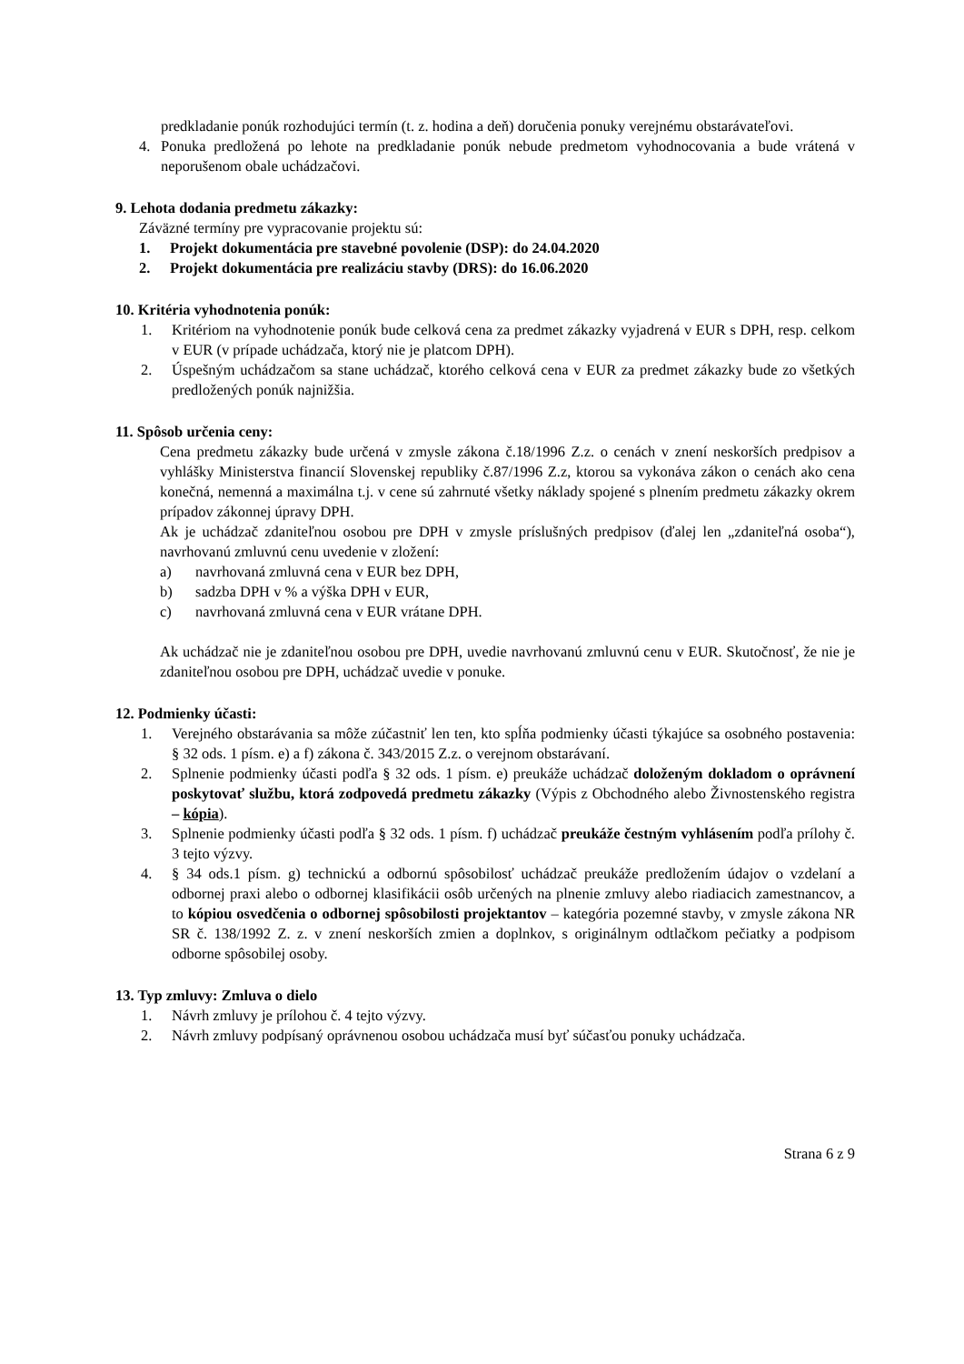predkladanie ponúk rozhodujúci termín (t. z. hodina a deň) doručenia ponuky verejnému obstarávateľovi.
4. Ponuka predložená po lehote na predkladanie ponúk nebude predmetom vyhodnocovania a bude vrátená v neporušenom obale uchádzačovi.
9. Lehota dodania predmetu zákazky:
Záväzné termíny pre vypracovanie projektu sú:
1. Projekt dokumentácia pre stavebné povolenie (DSP): do 24.04.2020
2. Projekt dokumentácia pre realizáciu stavby (DRS): do 16.06.2020
10. Kritéria vyhodnotenia ponúk:
1. Kritériom na vyhodnotenie ponúk bude celková cena za predmet zákazky vyjadrená v EUR s DPH, resp. celkom v EUR (v prípade uchádzača, ktorý nie je platcom DPH).
2. Úspešným uchádzačom sa stane uchádzač, ktorého celková cena v EUR za predmet zákazky bude zo všetkých predložených ponúk najnižšia.
11. Spôsob určenia ceny:
Cena predmetu zákazky bude určená v zmysle zákona č.18/1996 Z.z. o cenách v znení neskorších predpisov a vyhlášky Ministerstva financií Slovenskej republiky č.87/1996 Z.z, ktorou sa vykonáva zákon o cenách ako cena konečná, nemenná a maximálna t.j. v cene sú zahrnuté všetky náklady spojené s plnením predmetu zákazky okrem prípadov zákonnej úpravy DPH.
Ak je uchádzač zdaniteľnou osobou pre DPH v zmysle príslušných predpisov (ďalej len „zdaniteľná osoba“), navrhovanú zmluvnú cenu uvedenie v zložení:
a) navrhovaná zmluvná cena v EUR bez DPH,
b) sadzba DPH v % a výška DPH v EUR,
c) navrhovaná zmluvná cena v EUR vrátane DPH.
Ak uchádzač nie je zdaniteľnou osobou pre DPH, uvedie navrhovanú zmluvnú cenu v EUR. Skutočnosť, že nie je zdaniteľnou osobou pre DPH, uchádzač uvedie v ponuke.
12. Podmienky účasti:
1. Verejného obstarávania sa môže zúčastniť len ten, kto spĺňa podmienky účasti týkajúce sa osobného postavenia: § 32 ods. 1 písm. e) a f) zákona č. 343/2015 Z.z. o verejnom obstarávaní.
2. Splnenie podmienky účasti podľa § 32 ods. 1 písm. e) preukáže uchádzač doloženým dokladom o oprávnení poskytovať službu, ktorá zodpovedá predmetu zákazky (Výpis z Obchodného alebo Živnostenského registra – kópia).
3. Splnenie podmienky účasti podľa § 32 ods. 1 písm. f) uchádzač preukáže čestným vyhlásením podľa prílohy č. 3 tejto výzvy.
4. § 34 ods.1 písm. g) technickú a odbornú spôsobilosť uchádzač preukáže predložením údajov o vzdelaní a odbornej praxi alebo o odbornej klasifikácii osôb určených na plnenie zmluvy alebo riadiacich zamestnancov, a to kópiou osvedčenia o odbornej spôsobilosti projektantov – kategória pozemné stavby, v zmysle zákona NR SR č. 138/1992 Z. z. v znení neskorších zmien a doplnkov, s originálnym odtlačkom pečiatky a podpisom odborne spôsobilej osoby.
13. Typ zmluvy: Zmluva o dielo
1. Návrh zmluvy je prílohou č. 4 tejto výzvy.
2. Návrh zmluvy podpísaný oprávnenou osobou uchádzača musí byť súčasťou ponuky uchádzača.
Strana 6 z 9